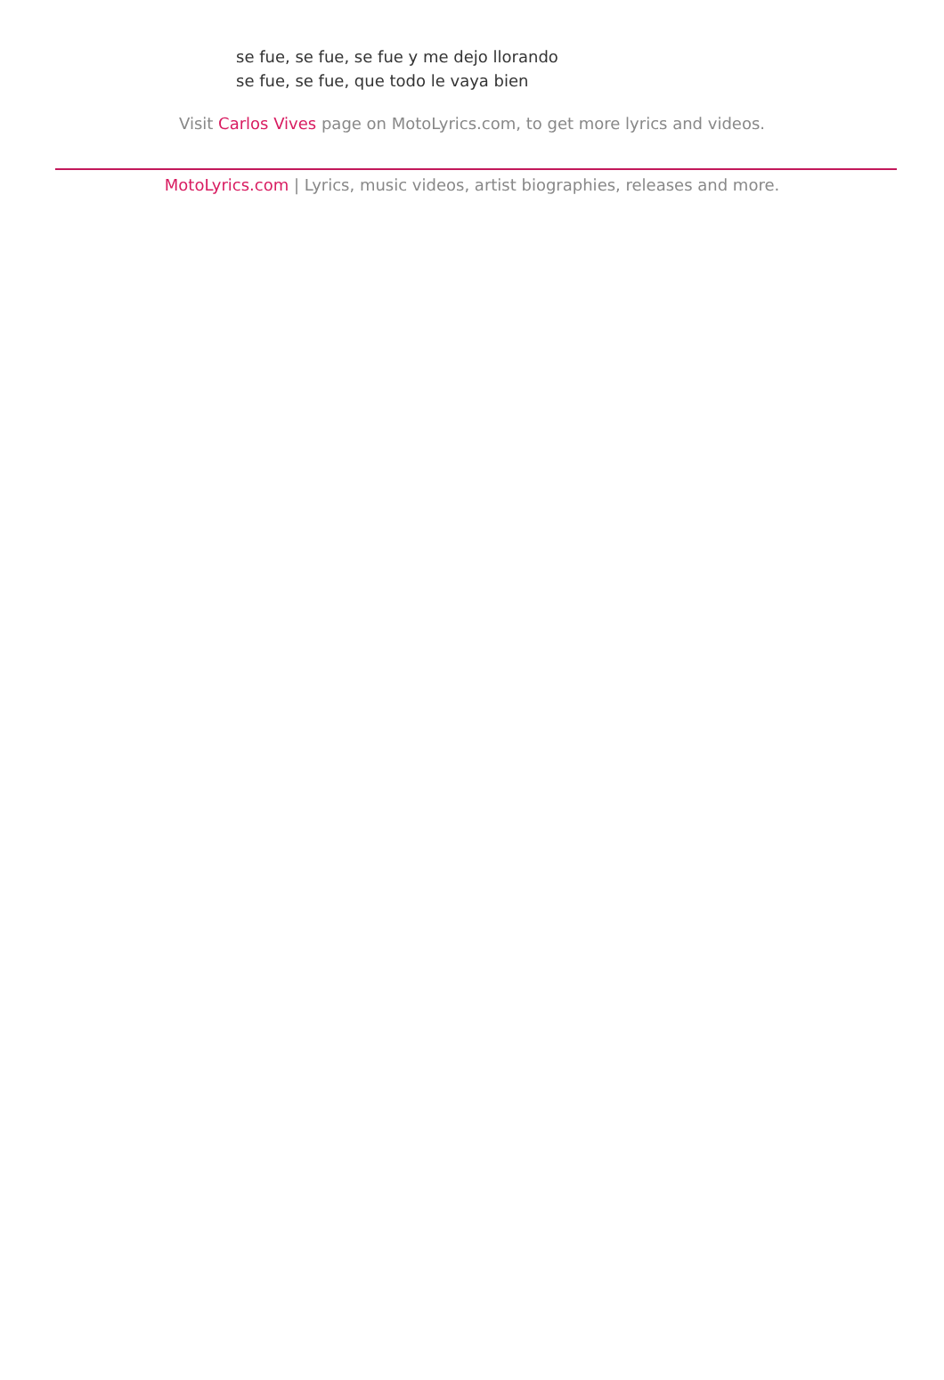se fue, se fue, se fue y me dejo llorando
se fue, se fue, que todo le vaya bien
Visit Carlos Vives page on MotoLyrics.com, to get more lyrics and videos.
MotoLyrics.com | Lyrics, music videos, artist biographies, releases and more.